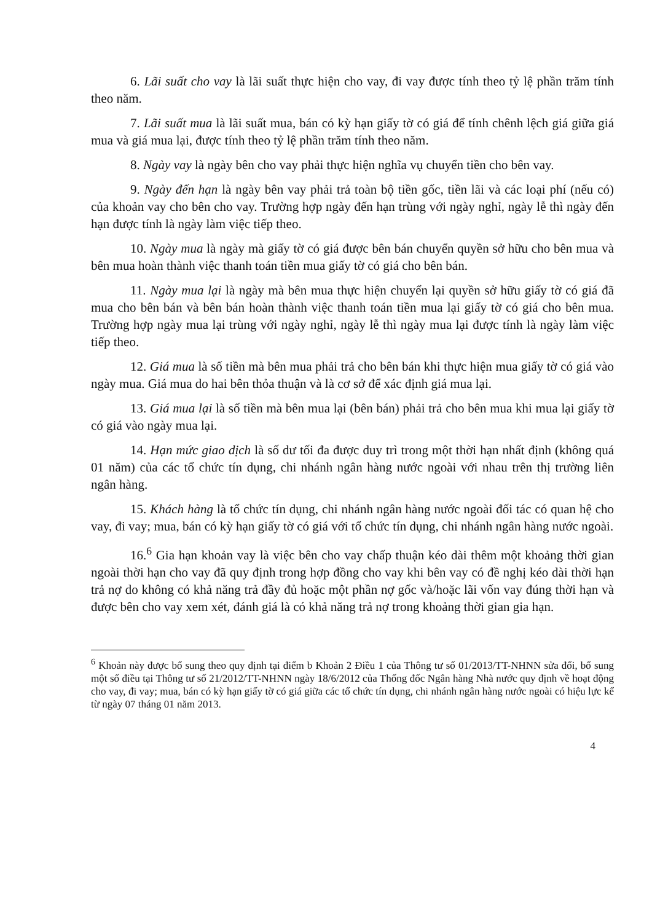6. Lãi suất cho vay là lãi suất thực hiện cho vay, đi vay được tính theo tỷ lệ phần trăm tính theo năm.
7. Lãi suất mua là lãi suất mua, bán có kỳ hạn giấy tờ có giá để tính chênh lệch giá giữa giá mua và giá mua lại, được tính theo tỷ lệ phần trăm tính theo năm.
8. Ngày vay là ngày bên cho vay phải thực hiện nghĩa vụ chuyển tiền cho bên vay.
9. Ngày đến hạn là ngày bên vay phải trả toàn bộ tiền gốc, tiền lãi và các loại phí (nếu có) của khoản vay cho bên cho vay. Trường hợp ngày đến hạn trùng với ngày nghỉ, ngày lễ thì ngày đến hạn được tính là ngày làm việc tiếp theo.
10. Ngày mua là ngày mà giấy tờ có giá được bên bán chuyển quyền sở hữu cho bên mua và bên mua hoàn thành việc thanh toán tiền mua giấy tờ có giá cho bên bán.
11. Ngày mua lại là ngày mà bên mua thực hiện chuyển lại quyền sở hữu giấy tờ có giá đã mua cho bên bán và bên bán hoàn thành việc thanh toán tiền mua lại giấy tờ có giá cho bên mua. Trường hợp ngày mua lại trùng với ngày nghỉ, ngày lễ thì ngày mua lại được tính là ngày làm việc tiếp theo.
12. Giá mua là số tiền mà bên mua phải trả cho bên bán khi thực hiện mua giấy tờ có giá vào ngày mua. Giá mua do hai bên thỏa thuận và là cơ sở để xác định giá mua lại.
13. Giá mua lại là số tiền mà bên mua lại (bên bán) phải trả cho bên mua khi mua lại giấy tờ có giá vào ngày mua lại.
14. Hạn mức giao dịch là số dư tối đa được duy trì trong một thời hạn nhất định (không quá 01 năm) của các tổ chức tín dụng, chi nhánh ngân hàng nước ngoài với nhau trên thị trường liên ngân hàng.
15. Khách hàng là tổ chức tín dụng, chi nhánh ngân hàng nước ngoài đối tác có quan hệ cho vay, đi vay; mua, bán có kỳ hạn giấy tờ có giá với tổ chức tín dụng, chi nhánh ngân hàng nước ngoài.
16.<sup>6</sup> Gia hạn khoản vay là việc bên cho vay chấp thuận kéo dài thêm một khoảng thời gian ngoài thời hạn cho vay đã quy định trong hợp đồng cho vay khi bên vay có đề nghị kéo dài thời hạn trả nợ do không có khả năng trả đầy đủ hoặc một phần nợ gốc và/hoặc lãi vốn vay đúng thời hạn và được bên cho vay xem xét, đánh giá là có khả năng trả nợ trong khoảng thời gian gia hạn.
<sup>6</sup> Khoản này được bổ sung theo quy định tại điểm b Khoản 2 Điều 1 của Thông tư số 01/2013/TT-NHNN sửa đổi, bổ sung một số điều tại Thông tư số 21/2012/TT-NHNN ngày 18/6/2012 của Thống đốc Ngân hàng Nhà nước quy định về hoạt động cho vay, đi vay; mua, bán có kỳ hạn giấy tờ có giá giữa các tổ chức tín dụng, chi nhánh ngân hàng nước ngoài có hiệu lực kể từ ngày 07 tháng 01 năm 2013.
4